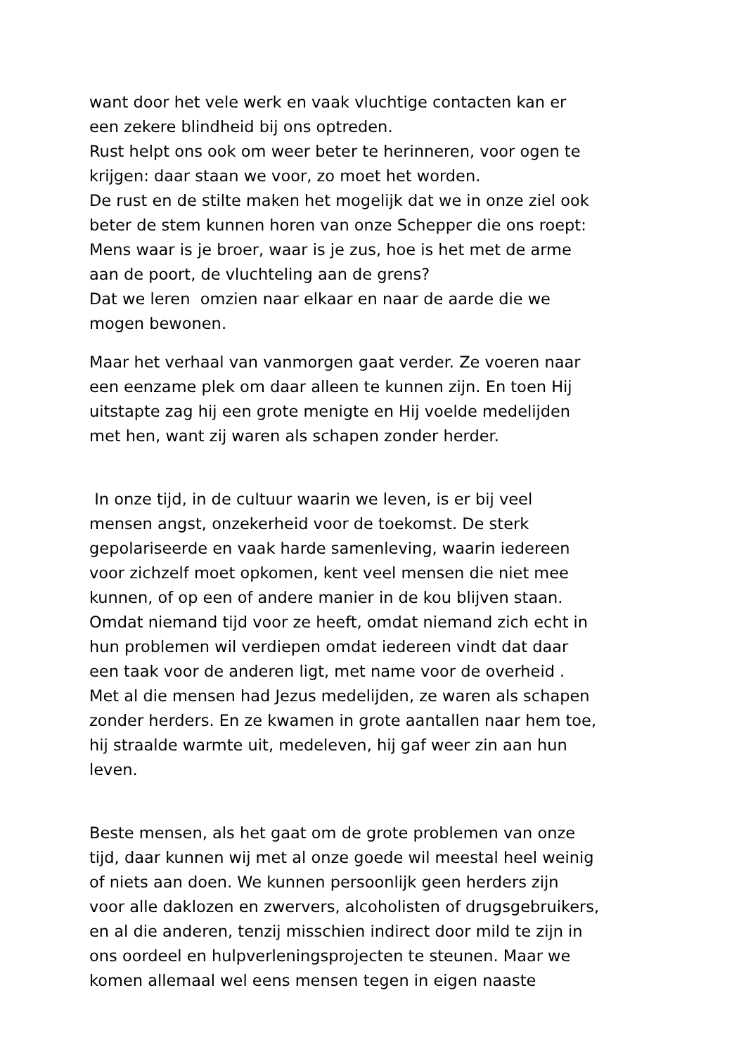want door het vele werk en vaak vluchtige contacten kan er
een zekere blindheid bij ons optreden.
Rust helpt ons ook om weer beter te herinneren, voor ogen te
krijgen: daar staan we voor, zo moet het worden.
De rust en de stilte maken het mogelijk dat we in onze ziel ook
beter de stem kunnen horen van onze Schepper die ons roept:
Mens waar is je broer, waar is je zus, hoe is het met de arme
aan de poort, de vluchteling aan de grens?
Dat we leren omzien naar elkaar en naar de aarde die we
mogen bewonen.
Maar het verhaal van vanmorgen gaat verder. Ze voeren naar
een eenzame plek om daar alleen te kunnen zijn. En toen Hij
uitstapte zag hij een grote menigte en Hij voelde medelijden
met hen, want zij waren als schapen zonder herder.
In onze tijd, in de cultuur waarin we leven, is er bij veel
mensen angst, onzekerheid voor de toekomst. De sterk
gepolariseerde en vaak harde samenleving, waarin iedereen
voor zichzelf moet opkomen, kent veel mensen die niet mee
kunnen, of op een of andere manier in de kou blijven staan.
Omdat niemand tijd voor ze heeft, omdat niemand zich echt in
hun problemen wil verdiepen omdat iedereen vindt dat daar
een taak voor de anderen ligt, met name voor de overheid .
Met al die mensen had Jezus medelijden, ze waren als schapen
zonder herders. En ze kwamen in grote aantallen naar hem toe,
hij straalde warmte uit, medeleven, hij gaf weer zin aan hun
leven.
Beste mensen, als het gaat om de grote problemen van onze
tijd, daar kunnen wij met al onze goede wil meestal heel weinig
of niets aan doen. We kunnen persoonlijk geen herders zijn
voor alle daklozen en zwervers, alcoholisten of drugsgebruikers,
en al die anderen, tenzij misschien indirect door mild te zijn in
ons oordeel en hulpverleningsprojecten te steunen. Maar we
komen allemaal wel eens mensen tegen in eigen naaste